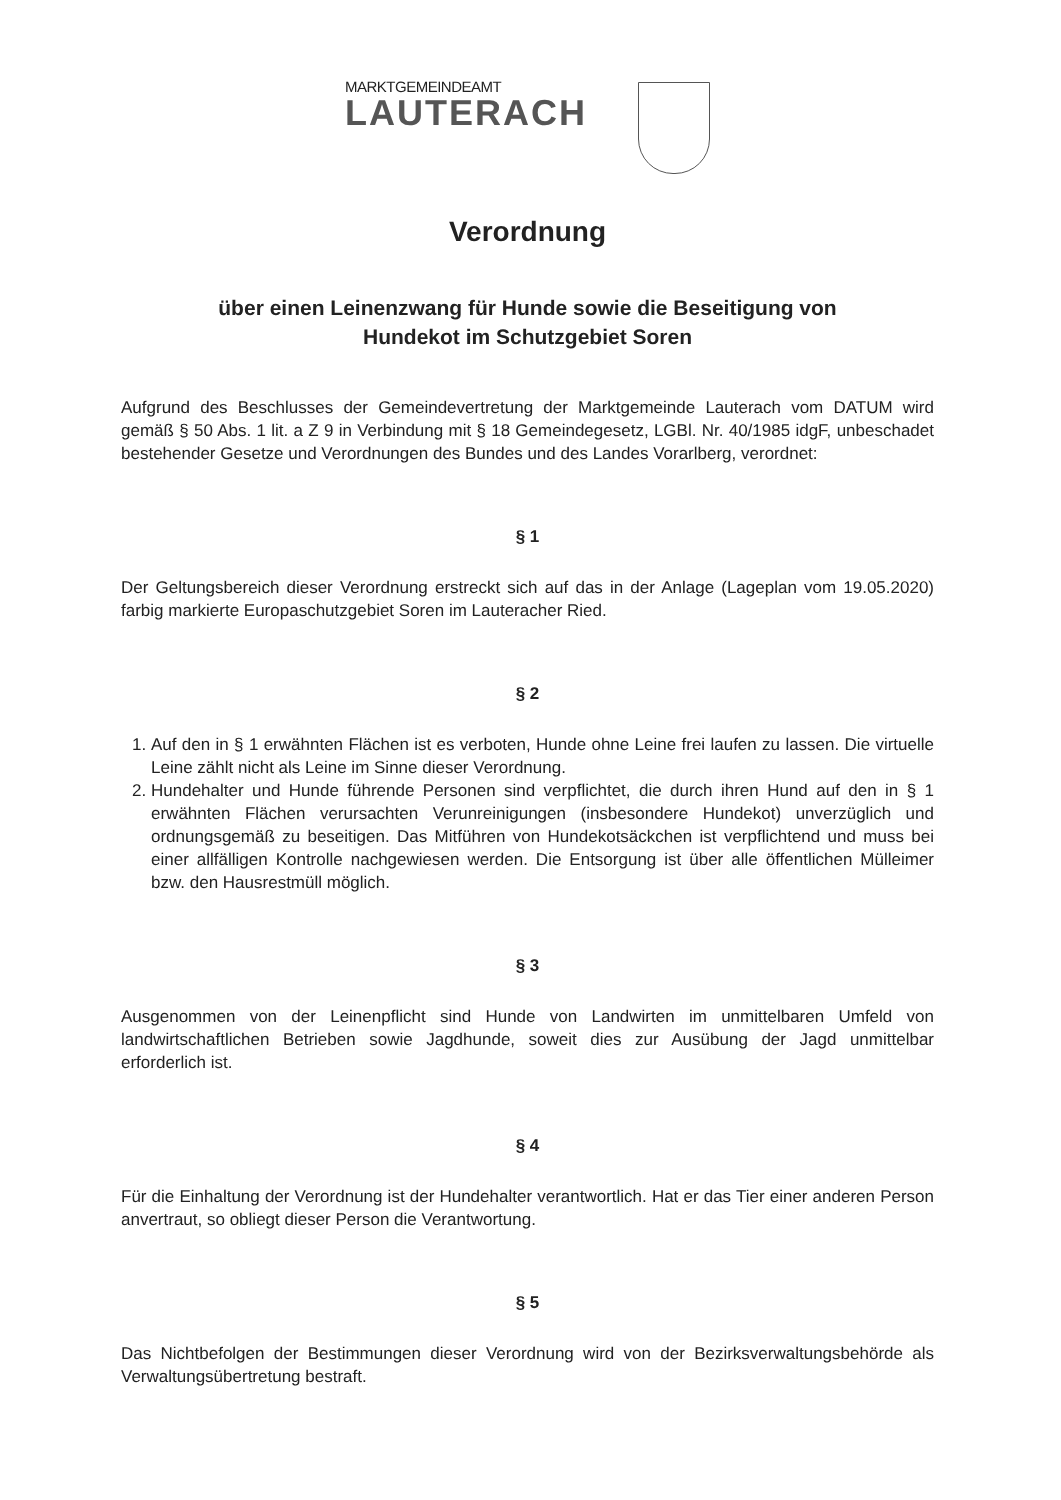MARKTGEMEINDEAMT
LAUTERACH
Verordnung
über einen Leinenzwang für Hunde sowie die Beseitigung von
Hundekot im Schutzgebiet Soren
Aufgrund des Beschlusses der Gemeindevertretung der Marktgemeinde Lauterach vom DATUM wird gemäß § 50 Abs. 1 lit. a Z 9 in Verbindung mit § 18 Gemeindegesetz, LGBl. Nr. 40/1985 idgF, unbeschadet bestehender Gesetze und Verordnungen des Bundes und des Landes Vorarlberg, verordnet:
§ 1
Der Geltungsbereich dieser Verordnung erstreckt sich auf das in der Anlage (Lageplan vom 19.05.2020) farbig markierte Europaschutzgebiet Soren im Lauteracher Ried.
§ 2
1. Auf den in § 1 erwähnten Flächen ist es verboten, Hunde ohne Leine frei laufen zu lassen. Die virtuelle Leine zählt nicht als Leine im Sinne dieser Verordnung.
2. Hundehalter und Hunde führende Personen sind verpflichtet, die durch ihren Hund auf den in § 1 erwähnten Flächen verursachten Verunreinigungen (insbesondere Hundekot) unverzüglich und ordnungsgemäß zu beseitigen. Das Mitführen von Hundekotsäckchen ist verpflichtend und muss bei einer allfälligen Kontrolle nachgewiesen werden. Die Entsorgung ist über alle öffentlichen Mülleimer bzw. den Hausrestmüll möglich.
§ 3
Ausgenommen von der Leinenpflicht sind Hunde von Landwirten im unmittelbaren Umfeld von landwirtschaftlichen Betrieben sowie Jagdhunde, soweit dies zur Ausübung der Jagd unmittelbar erforderlich ist.
§ 4
Für die Einhaltung der Verordnung ist der Hundehalter verantwortlich. Hat er das Tier einer anderen Person anvertraut, so obliegt dieser Person die Verantwortung.
§ 5
Das Nichtbefolgen der Bestimmungen dieser Verordnung wird von der Bezirksverwaltungsbehörde als Verwaltungsübertretung bestraft.